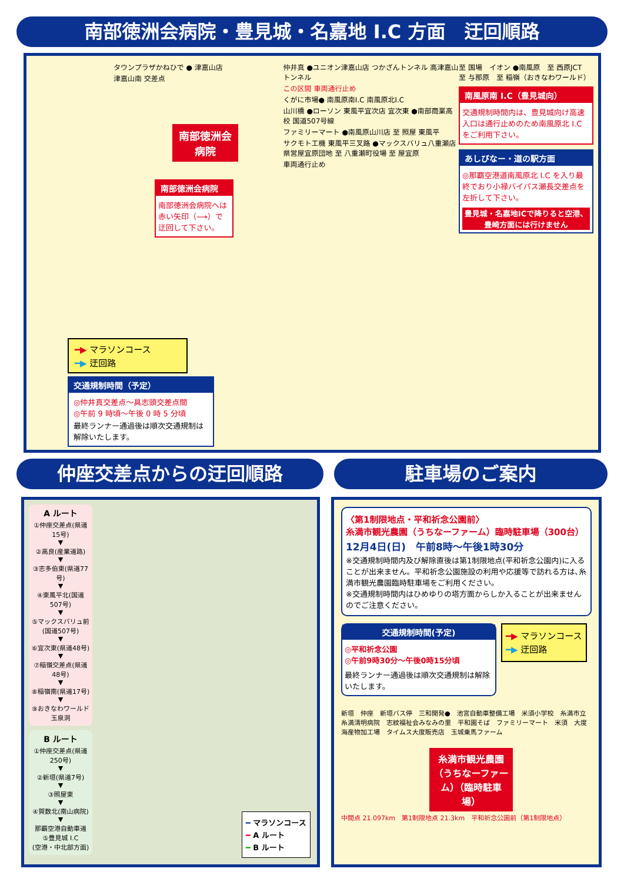南部徳洲会病院・豊見城・名嘉地 I.C 方面　迂回順路
タウンプラザかねひで ● 津嘉山店
津嘉山南 交差点
南部徳洲会病院
南部徳洲会病院
南部徳洲会病院へは赤い矢印（⟶）で迂回して下さい。
仲井真 ●ユニオン津嘉山店 つかざんトンネル 高津嘉山トンネル
この区間 車両通行止め
くがに市場● 南風原南I.C 南風原北I.C
山川橋 ●ローソン 東風平宜次店 宜次東 ●南部商業高校 国道507号線
ファミリーマート ●南風原山川店 至 照屋 東風平
サクモト工機 東風平三叉路 ●マックスバリュ八重瀬店 県営屋宜原団地 至 八重瀬町役場 至 屋宜原
車両通行止め
至 国場　イオン ●南風原　至 西原JCT　至 与那原　至 稲嶺（おきなわワールド）
南風原南 I.C（豊見城向）
交通規制時間内は、豊見城向け高速入口は通行止めのため南風原北 I.C をご利用下さい。
あしびなー・道の駅方面
◎那覇空港道南風原北 I.C を入り最終でおり小禄バイパス瀬長交差点を左折して下さい。
豊見城・名嘉地ICで降りると空港、豊崎方面には行けません
━▶ マラソンコース
━▶ 迂回路
交通規制時間（予定）
◎仲井真交差点～具志頭交差点間
◎午前 9 時頃～午後 0 時 5 分頃
最終ランナー通過後は順次交通規制は解除いたします。
仲座交差点からの迂回順路 駐車場のご案内
A ルート
①仲座交差点(県道15号)
▼
②高良(産業道路)
▼
③志多伯東(県道77号)
▼
④東風平北(国道507号)
▼
⑤マックスバリュ前(国道507号)
▼
⑥宜次東(県道48号)
▼
⑦稲嶺交差点(県道48号)
▼
⑧稲嶺南(県道17号)
▼
⑨おきなわワールド玉泉洞
B ルート
①仲座交差点(県道250号)
▼
②新垣(県道7号)
▼
③照屋東
▼
④賀数北(南山病院)
▼
那覇空港自動車道
⑤豊見城 I.C
(空港・中北部方面)
━ マラソンコース
━ A ルート
━ B ルート
〈第1制限地点・平和祈念公園前〉
糸満市観光農園（うちなーファーム）臨時駐車場（300台）
12月4日(日)　午前8時～午後1時30分
※交通規制時間内及び解除直後は第1制限地点(平和祈念公園内)に入ることが出来ません。平和祈念公園施設の利用や応援等で訪れる方は､糸満市観光農園臨時駐車場をご利用ください。
※交通規制時間内はひめゆりの塔方面からしか入ることが出来ませんのでご注意ください。
交通規制時間(予定)
◎平和祈念公園
◎午前9時30分～午後0時15分頃
最終ランナー通過後は順次交通規制は解除いたします。
━▶ マラソンコース
━▶ 迂回路
新垣　仲座　新垣バス停　三和開発●　池宮自動車整備工場　米須小学校　糸満市立　糸満清明病院　志紋福祉会みなみの里　平和園そば　ファミリーマート　米須　大度　海産物加工場　タイムス大度販売店　玉城乗馬ファーム
糸満市観光農園（うちなーファーム）（臨時駐車場）
中間点 21.097km　第1制限地点 21.3km　平和祈念公園前（第1制限地点）